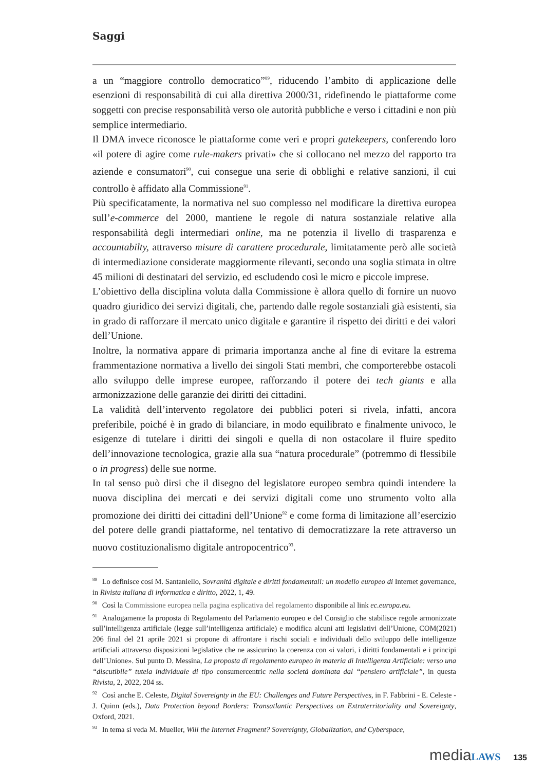Saggi
a un “maggiore controllo democratico”<sup>89</sup>, riducendo l’ambito di applicazione delle esenzioni di responsabilità di cui alla direttiva 2000/31, ridefinendo le piattaforme come soggetti con precise responsabilità verso ole autorità pubbliche e verso i cittadini e non più semplice intermediario.
Il DMA invece riconosce le piattaforme come veri e propri gatekeepers, conferendo loro «il potere di agire come rule-makers privati» che si collocano nel mezzo del rapporto tra aziende e consumatori<sup>90</sup>, cui consegue una serie di obblighi e relative sanzioni, il cui controllo è affidato alla Commissione<sup>91</sup>.
Più specificatamente, la normativa nel suo complesso nel modificare la direttiva europea sull’e-commerce del 2000, mantiene le regole di natura sostanziale relative alla responsabilità degli intermediari online, ma ne potenzia il livello di trasparenza e accountabilty, attraverso misure di carattere procedurale, limitatamente però alle società di intermediazione considerate maggiormente rilevanti, secondo una soglia stimata in oltre 45 milioni di destinatari del servizio, ed escludendo così le micro e piccole imprese.
L’obiettivo della disciplina voluta dalla Commissione è allora quello di fornire un nuovo quadro giuridico dei servizi digitali, che, partendo dalle regole sostanziali già esistenti, sia in grado di rafforzare il mercato unico digitale e garantire il rispetto dei diritti e dei valori dell’Unione.
Inoltre, la normativa appare di primaria importanza anche al fine di evitare la estrema frammentazione normativa a livello dei singoli Stati membri, che comporterebbe ostacoli allo sviluppo delle imprese europee, rafforzando il potere dei tech giants e alla armonizzazione delle garanzie dei diritti dei cittadini.
La validità dell’intervento regolatore dei pubblici poteri si rivela, infatti, ancora preferibile, poiché è in grado di bilanciare, in modo equilibrato e finalmente univoco, le esigenze di tutelare i diritti dei singoli e quella di non ostacolare il fluire spedito dell’innovazione tecnologica, grazie alla sua “natura procedurale” (potremmo di flessibile o in progress) delle sue norme.
In tal senso può dirsi che il disegno del legislatore europeo sembra quindi intendere la nuova disciplina dei mercati e dei servizi digitali come uno strumento volto alla promozione dei diritti dei cittadini dell’Unione<sup>92</sup> e come forma di limitazione all’esercizio del potere delle grandi piattaforme, nel tentativo di democratizzare la rete attraverso un nuovo costituzionalismo digitale antropocentrico<sup>93</sup>.
<sup>89</sup> Lo definisce così M. Santaniello, Sovranità digitale e diritti fondamentali: un modello europeo di Internet governance, in Rivista italiana di informatica e diritto, 2022, 1, 49.
<sup>90</sup> Così la Commissione europea nella pagina esplicativa del regolamento disponibile al link ec.europa.eu.
<sup>91</sup> Analogamente la proposta di Regolamento del Parlamento europeo e del Consiglio che stabilisce regole armonizzate sull’intelligenza artificiale (legge sull’intelligenza artificiale) e modifica alcuni atti legislativi dell’Unione, COM(2021) 206 final del 21 aprile 2021 si propone di affrontare i rischi sociali e individuali dello sviluppo delle intelligenze artificiali attraverso disposizioni legislative che ne assicurino la coerenza con «i valori, i diritti fondamentali e i principi dell’Unione». Sul punto D. Messina, La proposta di regolamento europeo in materia di Intelligenza Artificiale: verso una “discutibile” tutela individuale di tipo consumercentric nella società dominata dal “pensiero artificiale”, in questa Rivista, 2, 2022, 204 ss.
<sup>92</sup> Così anche E. Celeste, Digital Sovereignty in the EU: Challenges and Future Perspectives, in F. Fabbrini - E. Celeste - J. Quinn (eds.), Data Protection beyond Borders: Transatlantic Perspectives on Extraterritoriality and Sovereignty, Oxford, 2021.
<sup>93</sup> In tema si veda M. Mueller, Will the Internet Fragment? Sovereignty, Globalization, and Cyberspace,
media LAWS 135